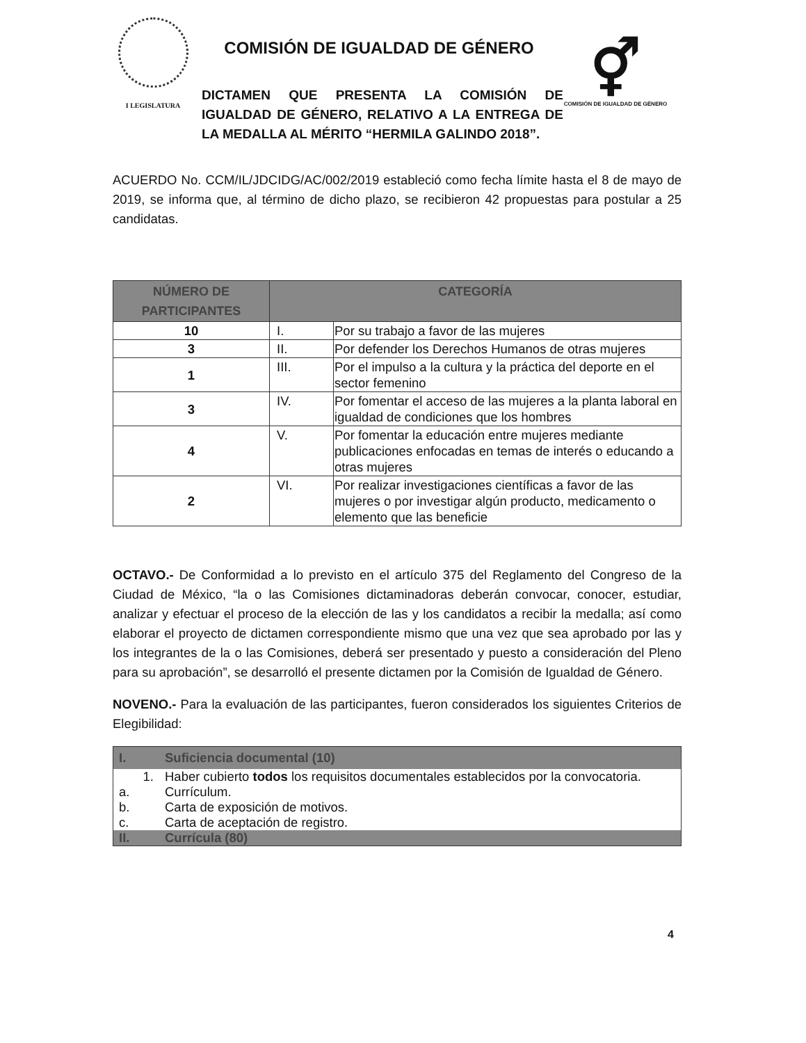I LEGISLATURA
COMISIÓN DE IGUALDAD DE GÉNERO
DICTAMEN QUE PRESENTA LA COMISIÓN DE IGUALDAD DE GÉNERO, RELATIVO A LA ENTREGA DE LA MEDALLA AL MÉRITO “HERMILA GALINDO 2018”.
⚥
COMISIÓN DE IGUALDAD DE GÉNERO
ACUERDO No. CCM/IL/JDCIDG/AC/002/2019 estableció como fecha límite hasta el 8 de mayo de 2019, se informa que, al término de dicho plazo, se recibieron 42 propuestas para postular a 25 candidatas.
| NÚMERO DE PARTICIPANTES | CATEGORÍA | |
| --- | --- | --- |
| 10 | I. | Por su trabajo a favor de las mujeres |
| 3 | II. | Por defender los Derechos Humanos de otras mujeres |
| 1 | III. | Por el impulso a la cultura y la práctica del deporte en el sector femenino |
| 3 | IV. | Por fomentar el acceso de las mujeres a la planta laboral en igualdad de condiciones que los hombres |
| 4 | V. | Por fomentar la educación entre mujeres mediante publicaciones enfocadas en temas de interés o educando a otras mujeres |
| 2 | VI. | Por realizar investigaciones científicas a favor de las mujeres o por investigar algún producto, medicamento o elemento que las beneficie |
OCTAVO.- De Conformidad a lo previsto en el artículo 375 del Reglamento del Congreso de la Ciudad de México, “la o las Comisiones dictaminadoras deberán convocar, conocer, estudiar, analizar y efectuar el proceso de la elección de las y los candidatos a recibir la medalla; así como elaborar el proyecto de dictamen correspondiente mismo que una vez que sea aprobado por las y los integrantes de la o las Comisiones, deberá ser presentado y puesto a consideración del Pleno para su aprobación”, se desarrolló el presente dictamen por la Comisión de Igualdad de Género.
NOVENO.- Para la evaluación de las participantes, fueron considerados los siguientes Criterios de Elegibilidad:
| I. | Suficiencia documental (10) |
| 1. | Haber cubierto todos los requisitos documentales establecidos por la convocatoria. |
| a. | Currículum. |
| b. | Carta de exposición de motivos. |
| c. | Carta de aceptación de registro. |
| II. | Currícula (80) |
4